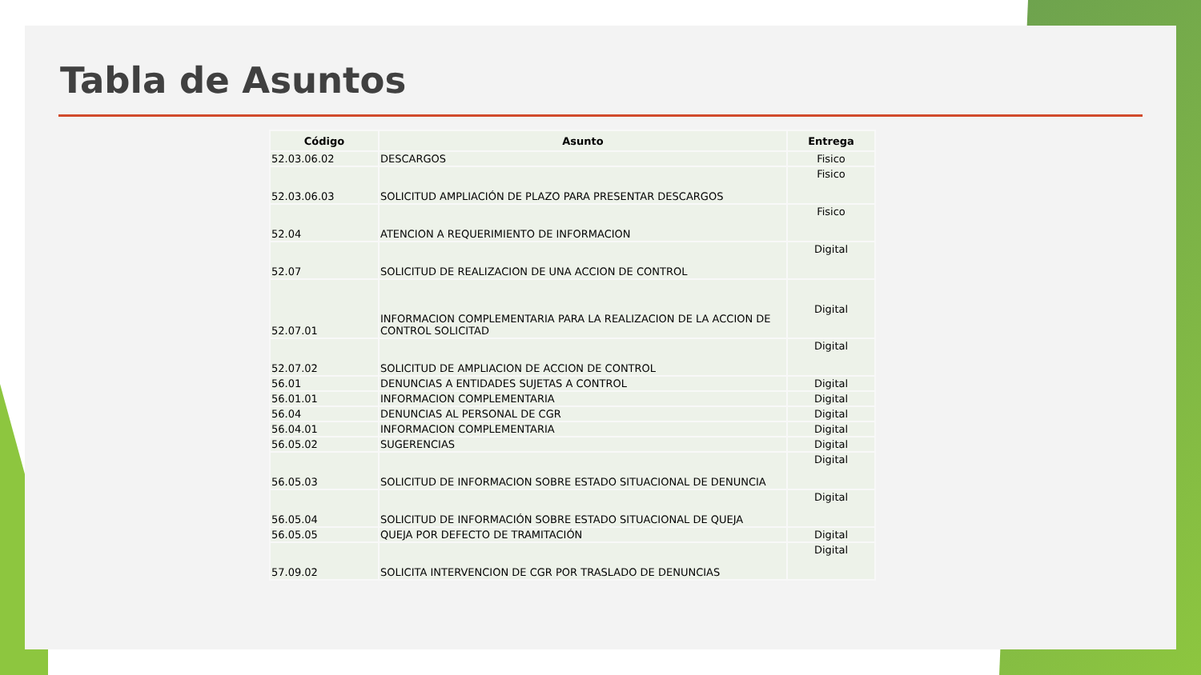Tabla de Asuntos
| Código | Asunto | Entrega |
| --- | --- | --- |
| 52.03.06.02 | DESCARGOS | Fisico |
| 52.03.06.03 | SOLICITUD AMPLIACIÓN DE PLAZO PARA PRESENTAR DESCARGOS | Fisico |
| 52.04 | ATENCION A REQUERIMIENTO DE INFORMACION | Fisico |
| 52.07 | SOLICITUD DE REALIZACION DE UNA ACCION DE CONTROL | Digital |
| 52.07.01 | INFORMACION COMPLEMENTARIA PARA LA REALIZACION DE LA ACCION DE CONTROL SOLICITAD | Digital |
| 52.07.02 | SOLICITUD DE AMPLIACION DE ACCION DE CONTROL | Digital |
| 56.01 | DENUNCIAS A ENTIDADES SUJETAS A CONTROL | Digital |
| 56.01.01 | INFORMACION COMPLEMENTARIA | Digital |
| 56.04 | DENUNCIAS AL PERSONAL DE CGR | Digital |
| 56.04.01 | INFORMACION COMPLEMENTARIA | Digital |
| 56.05.02 | SUGERENCIAS | Digital |
| 56.05.03 | SOLICITUD DE INFORMACION SOBRE ESTADO SITUACIONAL DE DENUNCIA | Digital |
| 56.05.04 | SOLICITUD DE INFORMACIÓN SOBRE ESTADO SITUACIONAL DE QUEJA | Digital |
| 56.05.05 | QUEJA POR DEFECTO DE TRAMITACIÓN | Digital |
| 57.09.02 | SOLICITA INTERVENCION DE CGR POR TRASLADO DE DENUNCIAS | Digital |